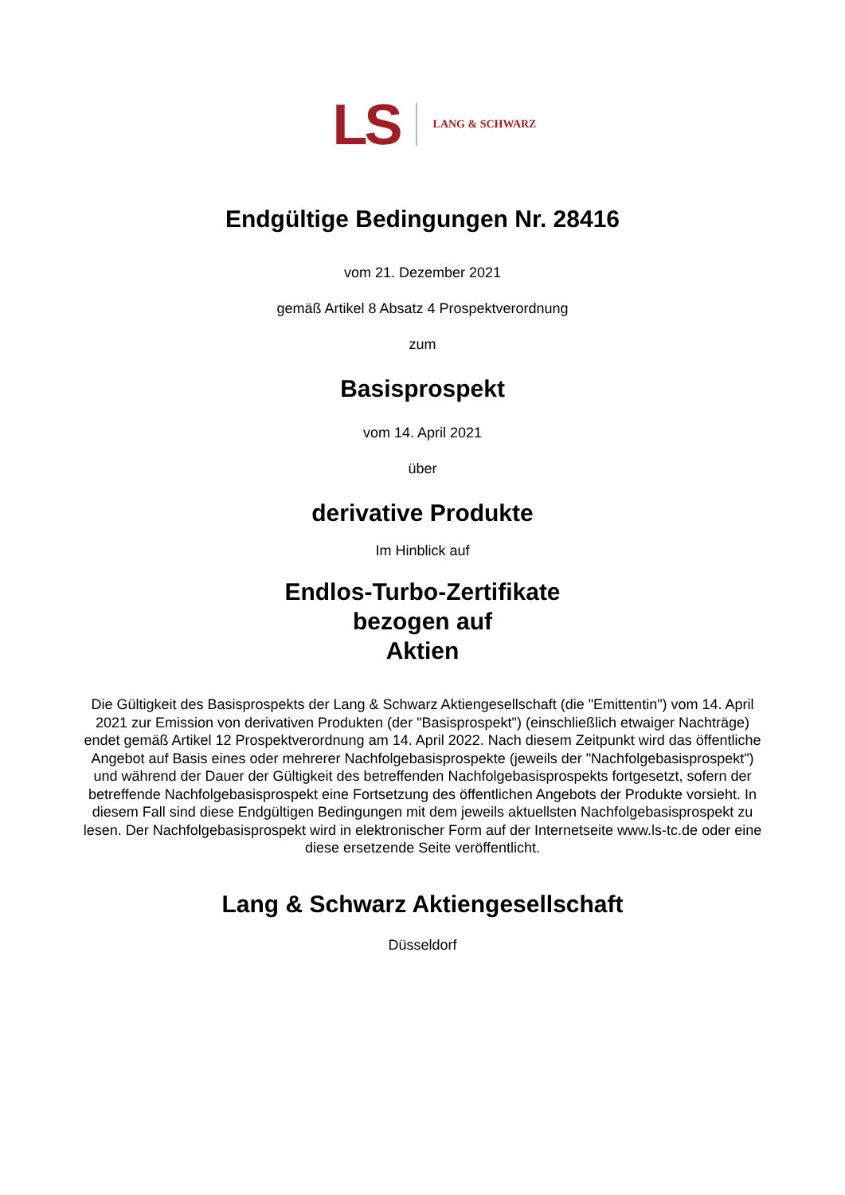LS LANG & SCHWARZ
Endgültige Bedingungen Nr. 28416
vom 21. Dezember 2021
gemäß Artikel 8 Absatz 4 Prospektverordnung
zum
Basisprospekt
vom 14. April 2021
über
derivative Produkte
Im Hinblick auf
Endlos-Turbo-Zertifikate
bezogen auf
Aktien
Die Gültigkeit des Basisprospekts der Lang & Schwarz Aktiengesellschaft (die "Emittentin") vom 14. April 2021 zur Emission von derivativen Produkten (der "Basisprospekt") (einschließlich etwaiger Nachträge) endet gemäß Artikel 12 Prospektverordnung am 14. April 2022. Nach diesem Zeitpunkt wird das öffentliche Angebot auf Basis eines oder mehrerer Nachfolgebasisprospekte (jeweils der "Nachfolgebasisprospekt") und während der Dauer der Gültigkeit des betreffenden Nachfolgebasisprospekts fortgesetzt, sofern der betreffende Nachfolgebasisprospekt eine Fortsetzung des öffentlichen Angebots der Produkte vorsieht. In diesem Fall sind diese Endgültigen Bedingungen mit dem jeweils aktuellsten Nachfolgebasisprospekt zu lesen. Der Nachfolgebasisprospekt wird in elektronischer Form auf der Internetseite www.ls-tc.de oder eine diese ersetzende Seite veröffentlicht.
Lang & Schwarz Aktiengesellschaft
Düsseldorf